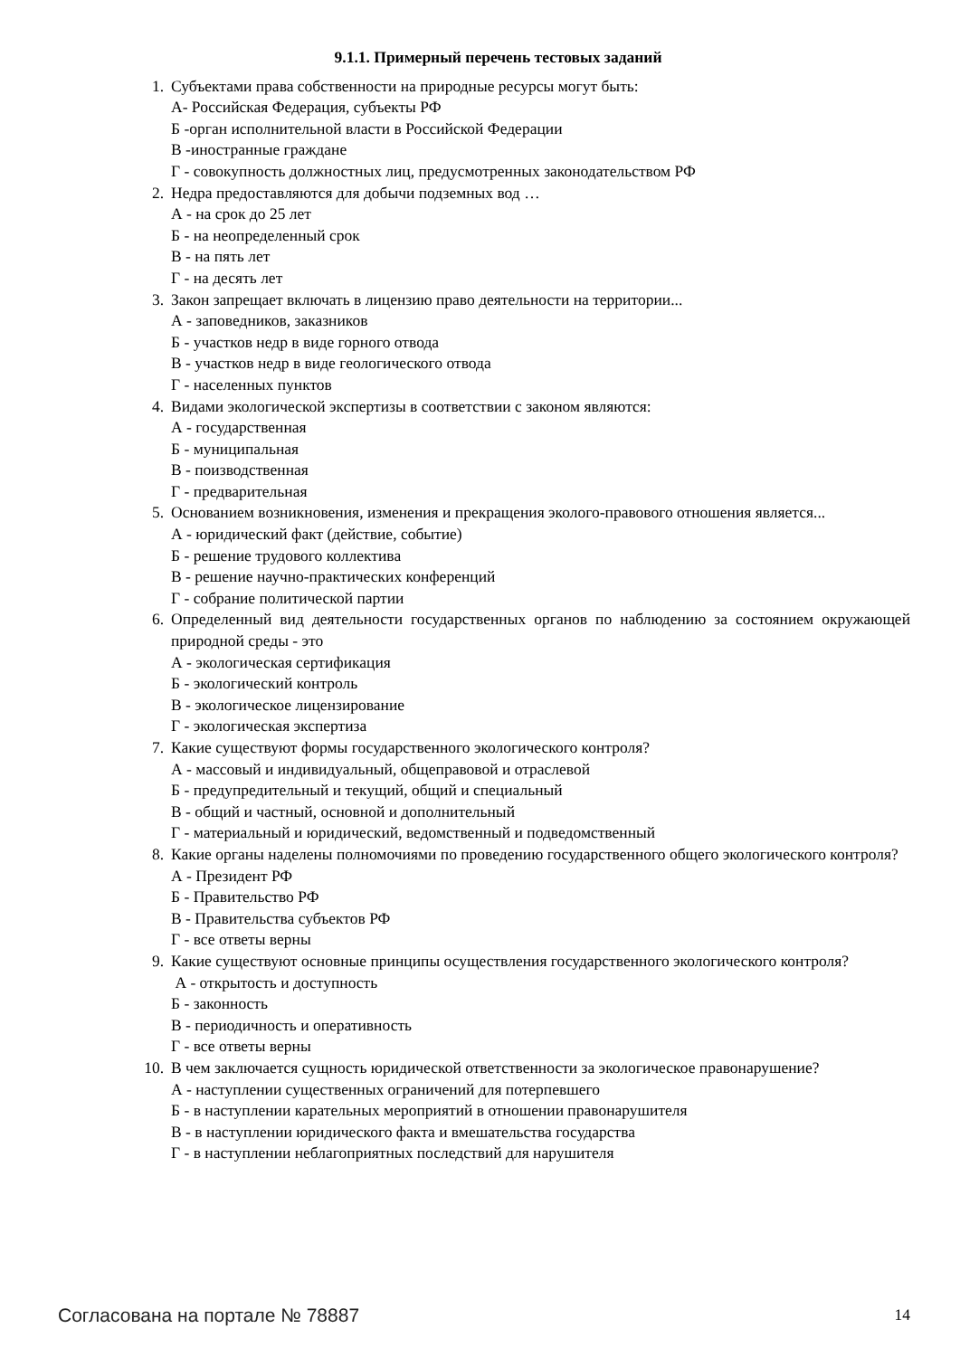9.1.1. Примерный перечень тестовых заданий
1. Субъектами права собственности на природные ресурсы могут быть:
А- Российская Федерация, субъекты РФ
Б -орган исполнительной власти в Российской Федерации
В -иностранные граждане
Г - совокупность должностных лиц, предусмотренных законодательством РФ
2. Недра предоставляются для добычи подземных вод …
А - на срок до 25 лет
Б - на неопределенный срок
В - на пять лет
Г - на десять лет
3. Закон запрещает включать в лицензию право деятельности на территории...
А - заповедников, заказников
Б - участков недр в виде горного отвода
В - участков недр в виде геологического отвода
Г - населенных пунктов
4. Видами экологической экспертизы в соответствии с законом являются:
А - государственная
Б - муниципальная
В - поизводственная
Г - предварительная
5. Основанием возникновения, изменения и прекращения эколого-правового отношения является...
А - юридический факт (действие, событие)
Б - решение трудового коллектива
В - решение научно-практических конференций
Г - собрание политической партии
6. Определенный вид деятельности государственных органов по наблюдению за состоянием окружающей природной среды - это
А - экологическая сертификация
Б - экологический контроль
В - экологическое лицензирование
Г - экологическая экспертиза
7. Какие существуют формы государственного экологического контроля?
А - массовый и индивидуальный, общеправовой и отраслевой
Б - предупредительный и текущий, общий и специальный
В - общий и частный, основной и дополнительный
Г - материальный и юридический, ведомственный и подведомственный
8. Какие органы наделены полномочиями по проведению государственного общего экологического контроля?
А - Президент РФ
Б - Правительство РФ
В - Правительства субъектов РФ
Г - все ответы верны
9. Какие существуют основные принципы осуществления государственного экологического контроля?
А - открытость и доступность
Б - законность
В - периодичность и оперативность
Г - все ответы верны
10. В чем заключается сущность юридической ответственности за экологическое правонарушение?
А - наступлении существенных ограничений для потерпевшего
Б - в наступлении карательных мероприятий в отношении правонарушителя
В - в наступлении юридического факта и вмешательства государства
Г - в наступлении неблагоприятных последствий для нарушителя
Согласована на портале № 78887 14